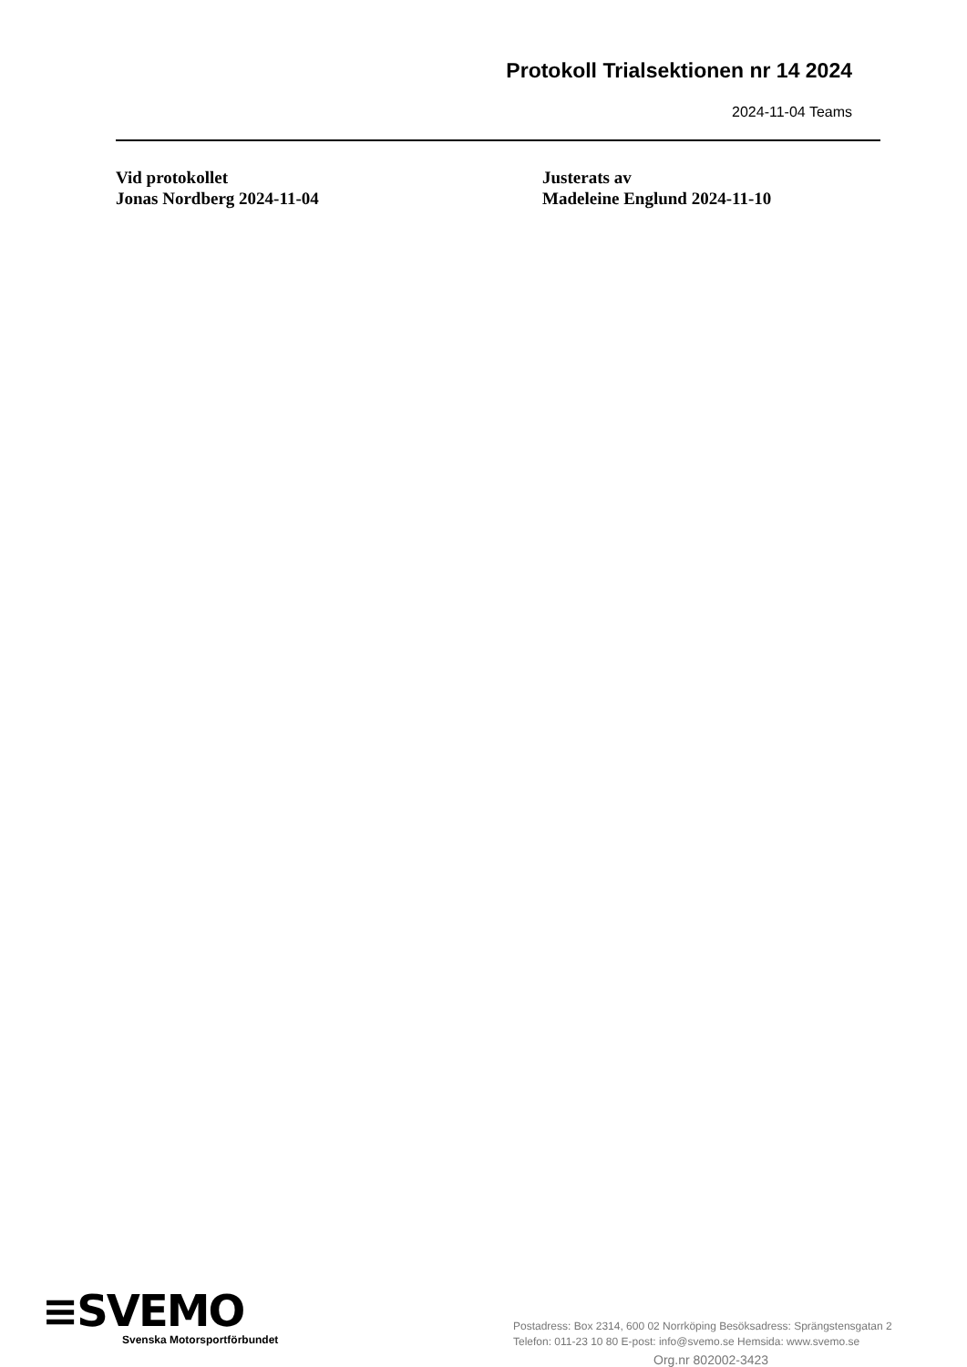Protokoll Trialsektionen nr 14 2024
2024-11-04 Teams
Vid protokollet
Jonas Nordberg 2024-11-04
Justerats av
Madeleine Englund 2024-11-10
≡SVEMO
Svenska Motorsportförbundet
Postadress: Box 2314, 600 02 Norrköping Besöksadress: Sprängstensgatan 2
Telefon: 011-23 10 80 E-post: info@svemo.se Hemsida: www.svemo.se
Org.nr 802002-3423